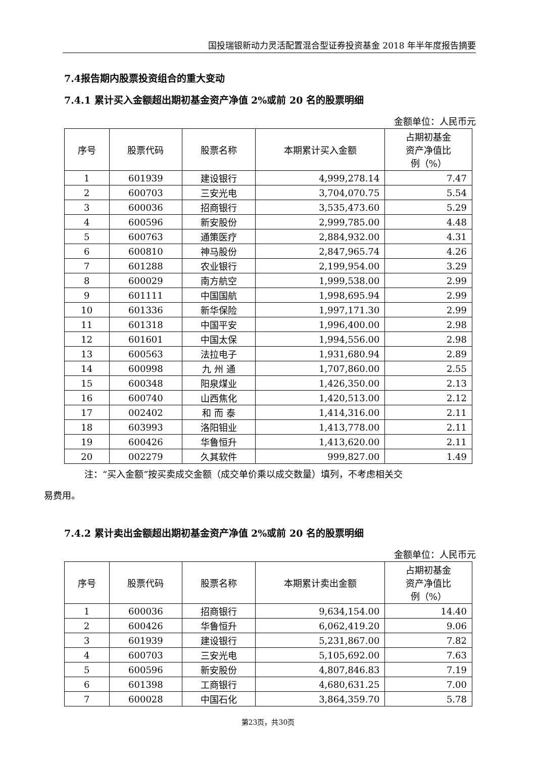国投瑞银新动力灵活配置混合型证券投资基金 2018 年半年度报告摘要
7.4报告期内股票投资组合的重大变动
7.4.1 累计买入金额超出期初基金资产净值 2%或前 20 名的股票明细
金额单位：人民币元
| 序号 | 股票代码 | 股票名称 | 本期累计买入金额 | 占期初基金 资产净值比 例（%） |
| --- | --- | --- | --- | --- |
| 1 | 601939 | 建设银行 | 4,999,278.14 | 7.47 |
| 2 | 600703 | 三安光电 | 3,704,070.75 | 5.54 |
| 3 | 600036 | 招商银行 | 3,535,473.60 | 5.29 |
| 4 | 600596 | 新安股份 | 2,999,785.00 | 4.48 |
| 5 | 600763 | 通策医疗 | 2,884,932.00 | 4.31 |
| 6 | 600810 | 神马股份 | 2,847,965.74 | 4.26 |
| 7 | 601288 | 农业银行 | 2,199,954.00 | 3.29 |
| 8 | 600029 | 南方航空 | 1,999,538.00 | 2.99 |
| 9 | 601111 | 中国国航 | 1,998,695.94 | 2.99 |
| 10 | 601336 | 新华保险 | 1,997,171.30 | 2.99 |
| 11 | 601318 | 中国平安 | 1,996,400.00 | 2.98 |
| 12 | 601601 | 中国太保 | 1,994,556.00 | 2.98 |
| 13 | 600563 | 法拉电子 | 1,931,680.94 | 2.89 |
| 14 | 600998 | 九 州 通 | 1,707,860.00 | 2.55 |
| 15 | 600348 | 阳泉煤业 | 1,426,350.00 | 2.13 |
| 16 | 600740 | 山西焦化 | 1,420,513.00 | 2.12 |
| 17 | 002402 | 和 而 泰 | 1,414,316.00 | 2.11 |
| 18 | 603993 | 洛阳钼业 | 1,413,778.00 | 2.11 |
| 19 | 600426 | 华鲁恒升 | 1,413,620.00 | 2.11 |
| 20 | 002279 | 久其软件 | 999,827.00 | 1.49 |
注：“买入金额”按买卖成交金额（成交单价乘以成交数量）填列，不考虑相关交
易费用。
7.4.2 累计卖出金额超出期初基金资产净值 2%或前 20 名的股票明细
金额单位：人民币元
| 序号 | 股票代码 | 股票名称 | 本期累计卖出金额 | 占期初基金 资产净值比 例（%） |
| --- | --- | --- | --- | --- |
| 1 | 600036 | 招商银行 | 9,634,154.00 | 14.40 |
| 2 | 600426 | 华鲁恒升 | 6,062,419.20 | 9.06 |
| 3 | 601939 | 建设银行 | 5,231,867.00 | 7.82 |
| 4 | 600703 | 三安光电 | 5,105,692.00 | 7.63 |
| 5 | 600596 | 新安股份 | 4,807,846.83 | 7.19 |
| 6 | 601398 | 工商银行 | 4,680,631.25 | 7.00 |
| 7 | 600028 | 中国石化 | 3,864,359.70 | 5.78 |
第23页，共30页